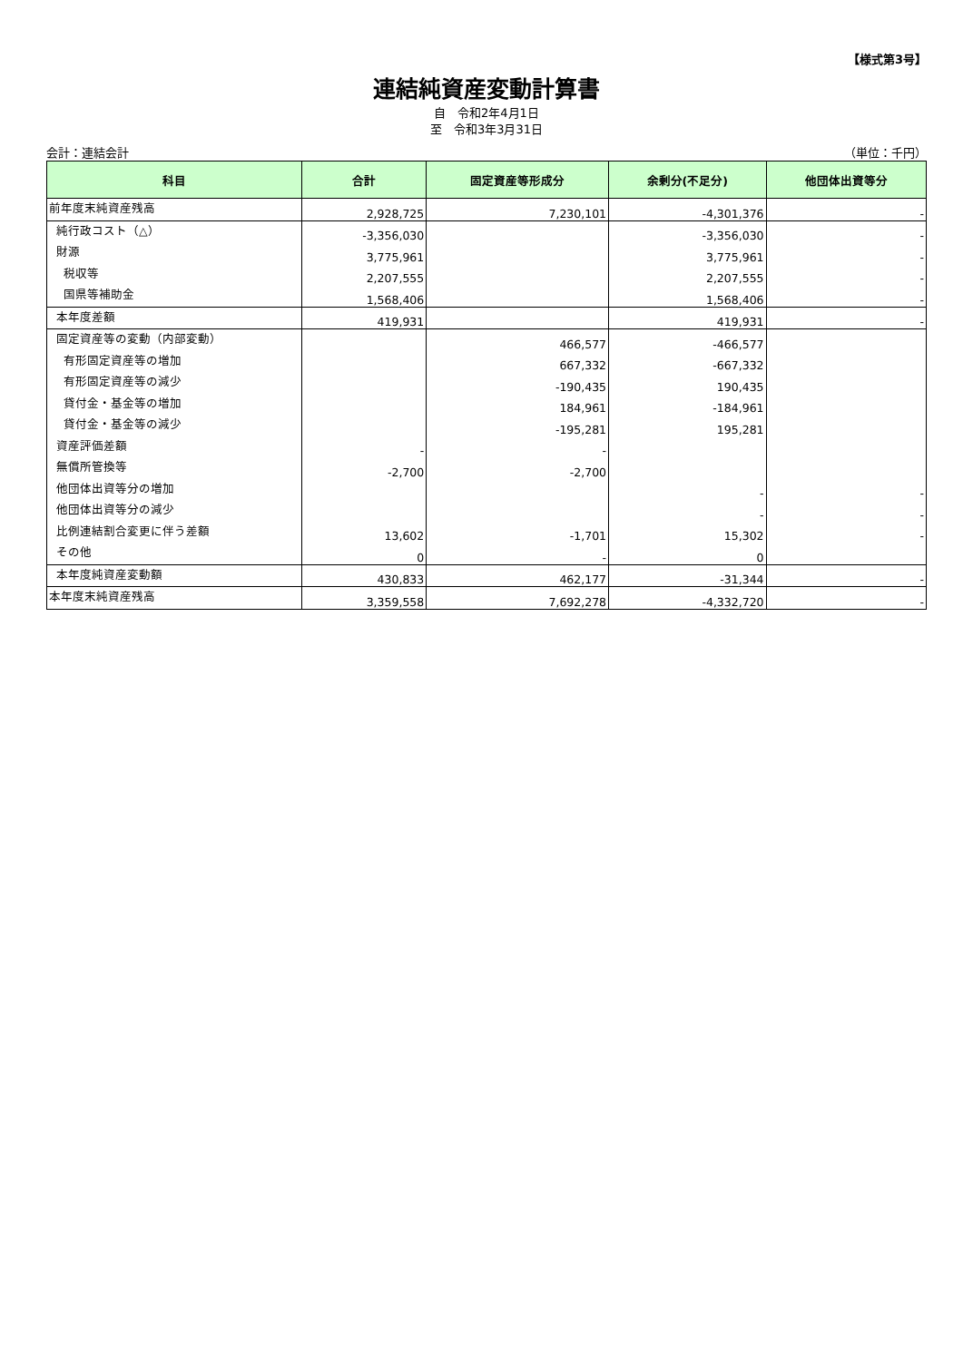【様式第3号】
連結純資産変動計算書
自　令和2年4月1日
至　令和3年3月31日
会計：連結会計 （単位：千円）
| 科目 | 合計 | 固定資産等形成分 | 余剰分(不足分) | 他団体出資等分 |
| --- | --- | --- | --- | --- |
| 前年度末純資産残高 | 2,928,725 | 7,230,101 | -4,301,376 | - |
| 純行政コスト（△） | -3,356,030 | | -3,356,030 | - |
| 財源 | 3,775,961 | | 3,775,961 | - |
| 税収等 | 2,207,555 | | 2,207,555 | - |
| 国県等補助金 | 1,568,406 | | 1,568,406 | - |
| 本年度差額 | 419,931 | | 419,931 | - |
| 固定資産等の変動（内部変動） | | 466,577 | -466,577 | |
| 有形固定資産等の増加 | | 667,332 | -667,332 | |
| 有形固定資産等の減少 | | -190,435 | 190,435 | |
| 貸付金・基金等の増加 | | 184,961 | -184,961 | |
| 貸付金・基金等の減少 | | -195,281 | 195,281 | |
| 資産評価差額 | - | - | | |
| 無償所管換等 | -2,700 | -2,700 | | |
| 他団体出資等分の増加 | | | - | - |
| 他団体出資等分の減少 | | | - | - |
| 比例連結割合変更に伴う差額 | 13,602 | -1,701 | 15,302 | - |
| その他 | 0 | - | 0 | |
| 本年度純資産変動額 | 430,833 | 462,177 | -31,344 | - |
| 本年度末純資産残高 | 3,359,558 | 7,692,278 | -4,332,720 | - |